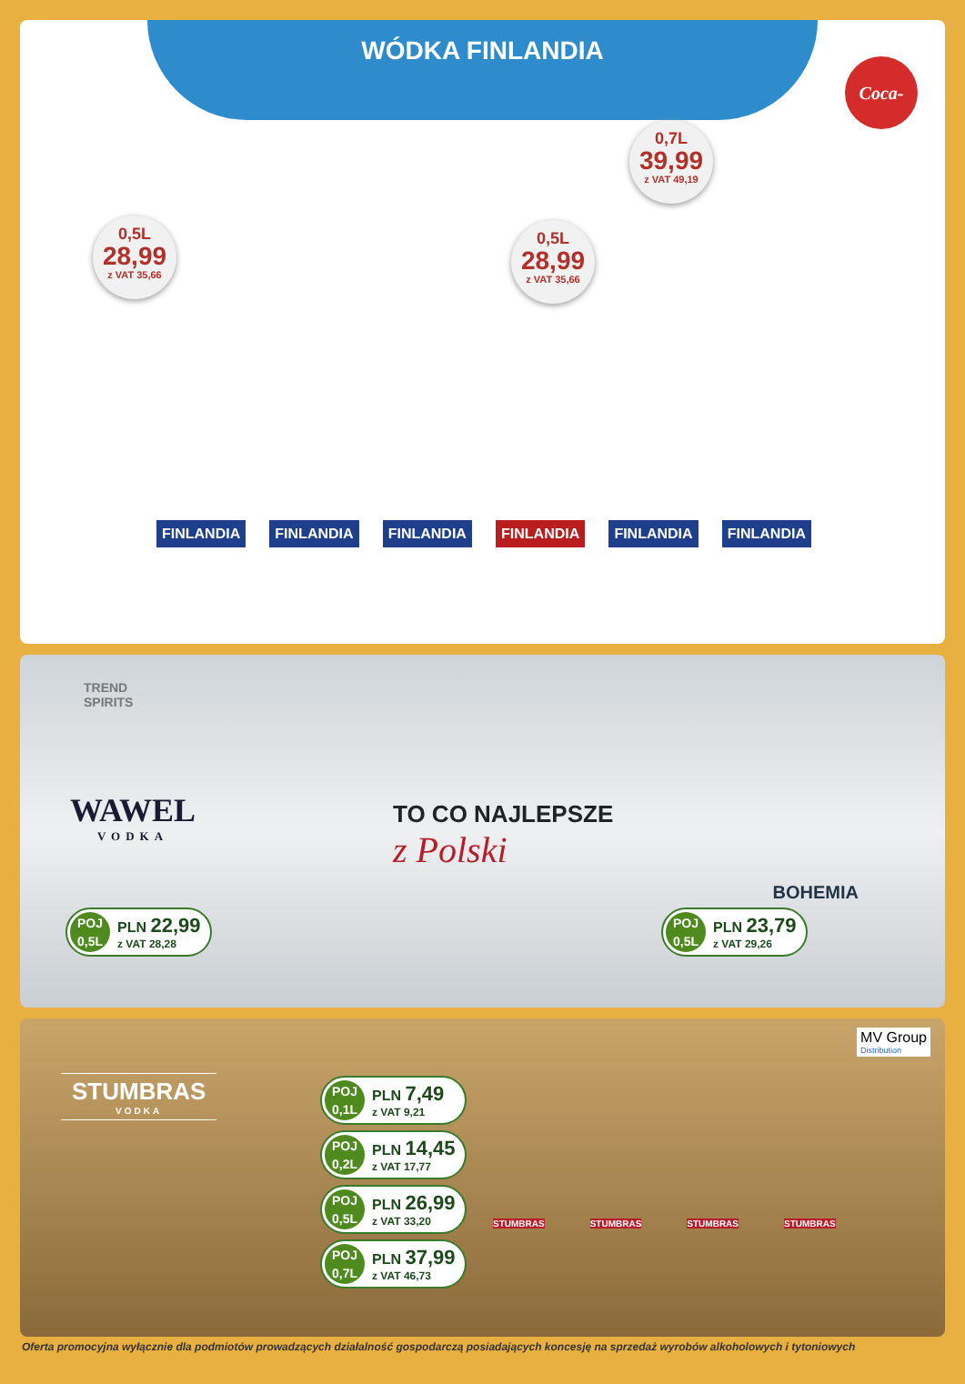WÓDKA FINLANDIA
Coca-Cola
0,5L
28,99
z VAT 35,66
0,5L
28,99
z VAT 35,66
0,7L
39,99
z VAT 49,19
FINLANDIA FINLANDIA FINLANDIA FINLANDIA FINLANDIA FINLANDIA
TREND
SPIRITS
WAWEL
VODKA
TO CO NAJLEPSZE
z Polski
BOHEMIA
POJ
0,5L
PLN 22,99
z VAT 28,28
POJ
0,5L
PLN 23,79
z VAT 29,26
STUMBRAS
VODKA
MV Group
Distribution
POJ
0,1L
PLN 7,49
z VAT 9,21
POJ
0,2L
PLN 14,45
z VAT 17,77
POJ
0,5L
PLN 26,99
z VAT 33,20
POJ
0,7L
PLN 37,99
z VAT 46,73
STUMBRAS STUMBRAS STUMBRAS STUMBRAS
Oferta promocyjna wyłącznie dla podmiotów prowadzących działalność gospodarczą posiadających koncesję na sprzedaż wyrobów alkoholowych i tytoniowych